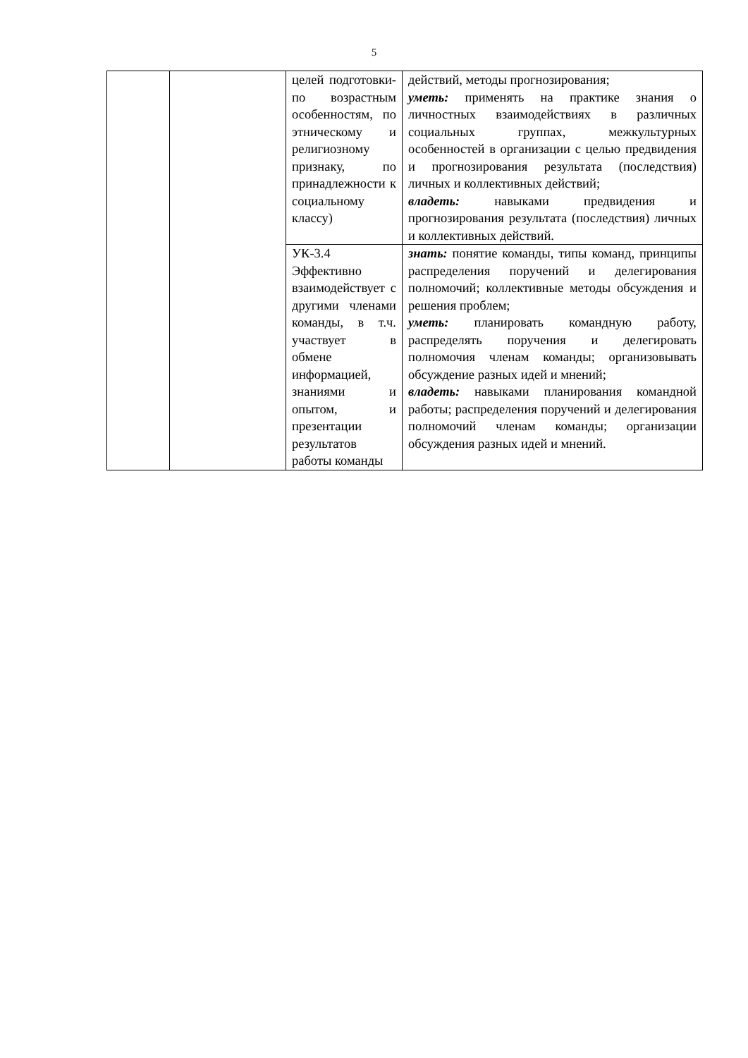5
| | | целей подготовки-по возрастным особенностям, по этническому и религиозному признаку, по принадлежности к социальному классу) | действий, методы прогнозирования; уметь: применять на практике знания о личностных взаимодействиях в различных социальных группах, межкультурных особенностей в организации с целью предвидения и прогнозирования результата (последствия) личных и коллективных действий; владеть: навыками предвидения и прогнозирования результата (последствия) личных и коллективных действий. |
| | | УК-3.4 Эффективно взаимодействует с другими членами команды, в т.ч. участвует в обмене информацией, знаниями и опытом, и презентации результатов работы команды | знать: понятие команды, типы команд, принципы распределения поручений и делегирования полномочий; коллективные методы обсуждения и решения проблем; уметь: планировать командную работу, распределять поручения и делегировать полномочия членам команды; организовывать обсуждение разных идей и мнений; владеть: навыками планирования командной работы; распределения поручений и делегирования полномочий членам команды; организации обсуждения разных идей и мнений. |